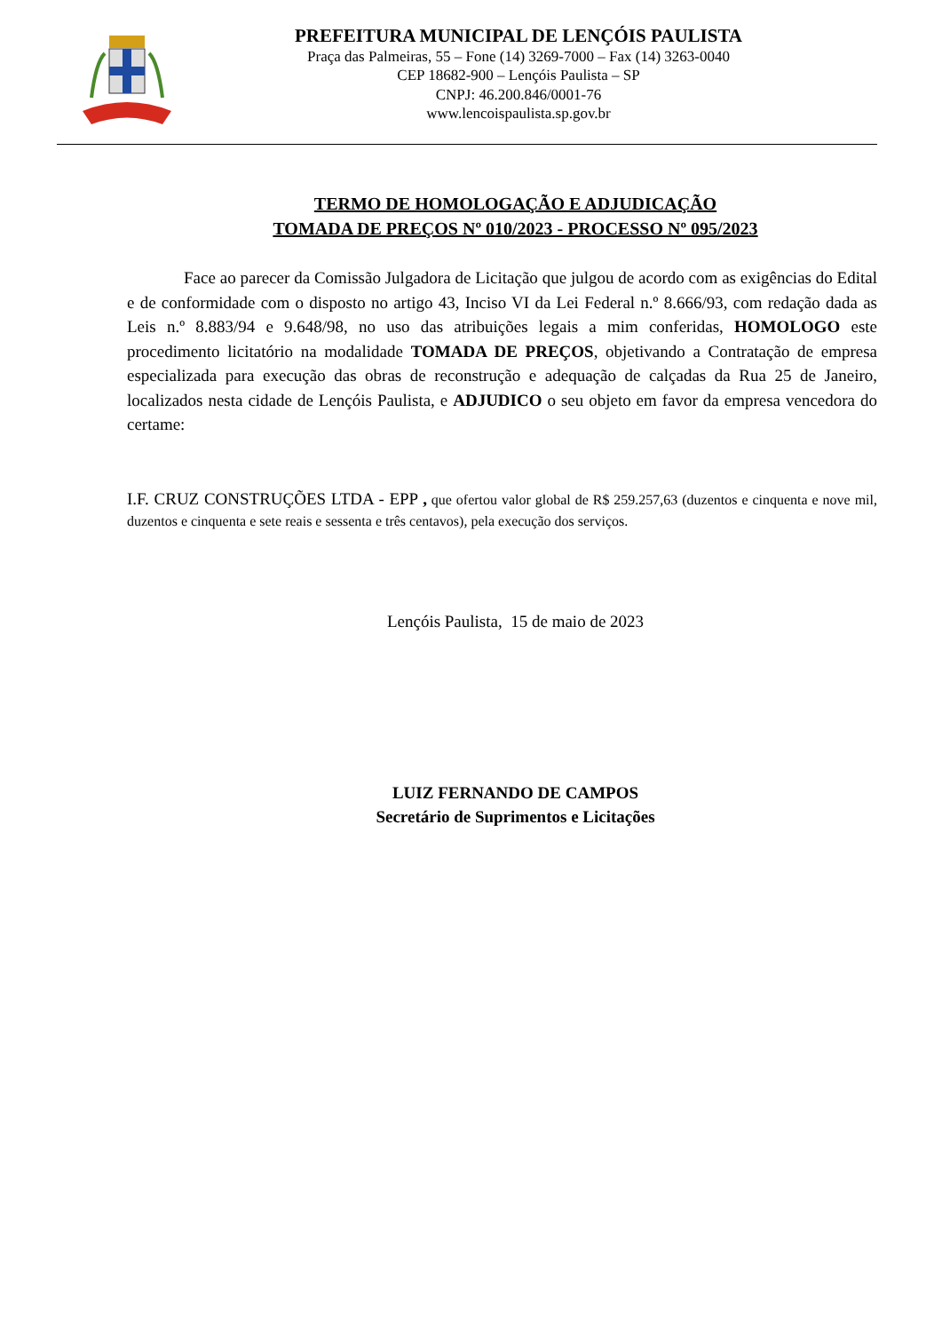PREFEITURA MUNICIPAL DE LENÇÓIS PAULISTA
Praça das Palmeiras, 55 – Fone (14) 3269-7000 – Fax (14) 3263-0040
CEP 18682-900 – Lençóis Paulista – SP
CNPJ: 46.200.846/0001-76
www.lencoispaulista.sp.gov.br
TERMO DE HOMOLOGAÇÃO E ADJUDICAÇÃO
TOMADA DE PREÇOS Nº 010/2023 - PROCESSO Nº 095/2023
Face ao parecer da Comissão Julgadora de Licitação que julgou de acordo com as exigências do Edital e de conformidade com o disposto no artigo 43, Inciso VI da Lei Federal n.º 8.666/93, com redação dada as Leis n.º 8.883/94 e 9.648/98, no uso das atribuições legais a mim conferidas, HOMOLOGO este procedimento licitatório na modalidade TOMADA DE PREÇOS, objetivando a Contratação de empresa especializada para execução das obras de reconstrução e adequação de calçadas da Rua 25 de Janeiro, localizados nesta cidade de Lençóis Paulista, e ADJUDICO o seu objeto em favor da empresa vencedora do certame:
I.F. CRUZ CONSTRUÇÕES LTDA - EPP , que ofertou valor global de R$ 259.257,63 (duzentos e cinquenta e nove mil, duzentos e cinquenta e sete reais e sessenta e três centavos), pela execução dos serviços.
Lençóis Paulista, 15 de maio de 2023
LUIZ FERNANDO DE CAMPOS
Secretário de Suprimentos e Licitações